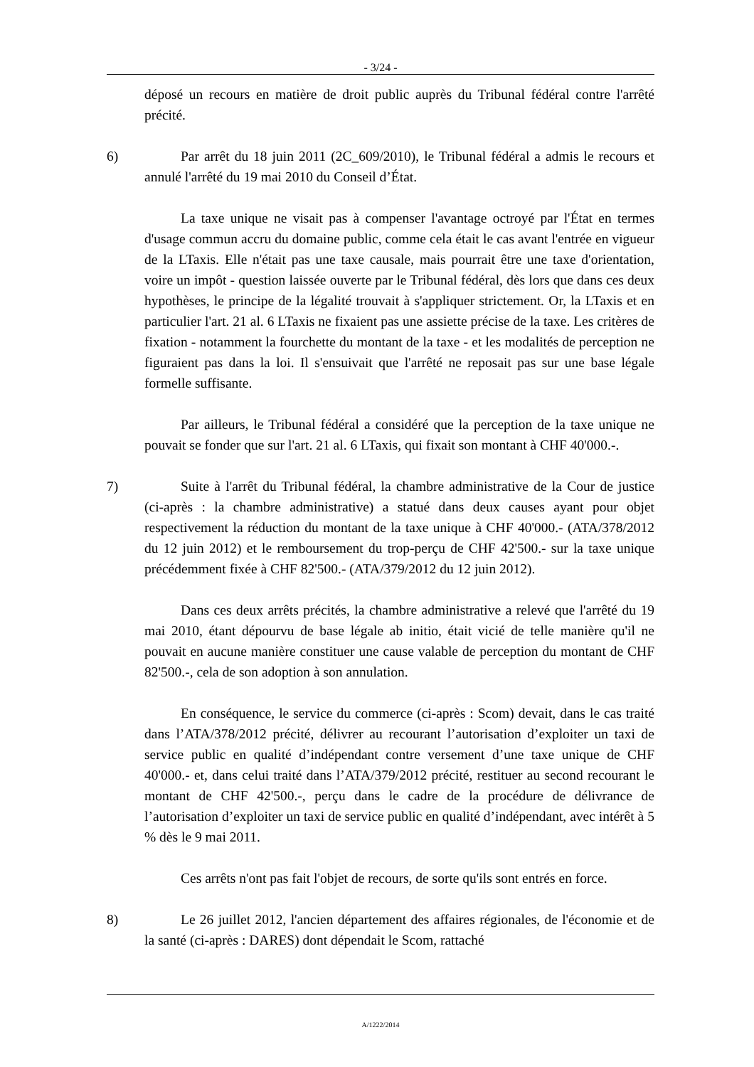- 3/24 -
déposé un recours en matière de droit public auprès du Tribunal fédéral contre l'arrêté précité.
6) Par arrêt du 18 juin 2011 (2C_609/2010), le Tribunal fédéral a admis le recours et annulé l'arrêté du 19 mai 2010 du Conseil d’État.
La taxe unique ne visait pas à compenser l'avantage octroyé par l'État en termes d'usage commun accru du domaine public, comme cela était le cas avant l'entrée en vigueur de la LTaxis. Elle n'était pas une taxe causale, mais pourrait être une taxe d'orientation, voire un impôt - question laissée ouverte par le Tribunal fédéral, dès lors que dans ces deux hypothèses, le principe de la légalité trouvait à s'appliquer strictement. Or, la LTaxis et en particulier l'art. 21 al. 6 LTaxis ne fixaient pas une assiette précise de la taxe. Les critères de fixation - notamment la fourchette du montant de la taxe - et les modalités de perception ne figuraient pas dans la loi. Il s'ensuivait que l'arrêté ne reposait pas sur une base légale formelle suffisante.
Par ailleurs, le Tribunal fédéral a considéré que la perception de la taxe unique ne pouvait se fonder que sur l'art. 21 al. 6 LTaxis, qui fixait son montant à CHF 40'000.-.
7) Suite à l'arrêt du Tribunal fédéral, la chambre administrative de la Cour de justice (ci-après : la chambre administrative) a statué dans deux causes ayant pour objet respectivement la réduction du montant de la taxe unique à CHF 40'000.- (ATA/378/2012 du 12 juin 2012) et le remboursement du trop-perçu de CHF 42'500.- sur la taxe unique précédemment fixée à CHF 82'500.- (ATA/379/2012 du 12 juin 2012).
Dans ces deux arrêts précités, la chambre administrative a relevé que l'arrêté du 19 mai 2010, étant dépourvu de base légale ab initio, était vicié de telle manière qu'il ne pouvait en aucune manière constituer une cause valable de perception du montant de CHF 82'500.-, cela de son adoption à son annulation.
En conséquence, le service du commerce (ci-après : Scom) devait, dans le cas traité dans l’ATA/378/2012 précité, délivrer au recourant l’autorisation d’exploiter un taxi de service public en qualité d’indépendant contre versement d’une taxe unique de CHF 40'000.- et, dans celui traité dans l’ATA/379/2012 précité, restituer au second recourant le montant de CHF 42'500.-, perçu dans le cadre de la procédure de délivrance de l’autorisation d’exploiter un taxi de service public en qualité d’indépendant, avec intérêt à 5 % dès le 9 mai 2011.
Ces arrêts n'ont pas fait l'objet de recours, de sorte qu'ils sont entrés en force.
8) Le 26 juillet 2012, l'ancien département des affaires régionales, de l'économie et de la santé (ci-après : DARES) dont dépendait le Scom, rattaché
A/1222/2014